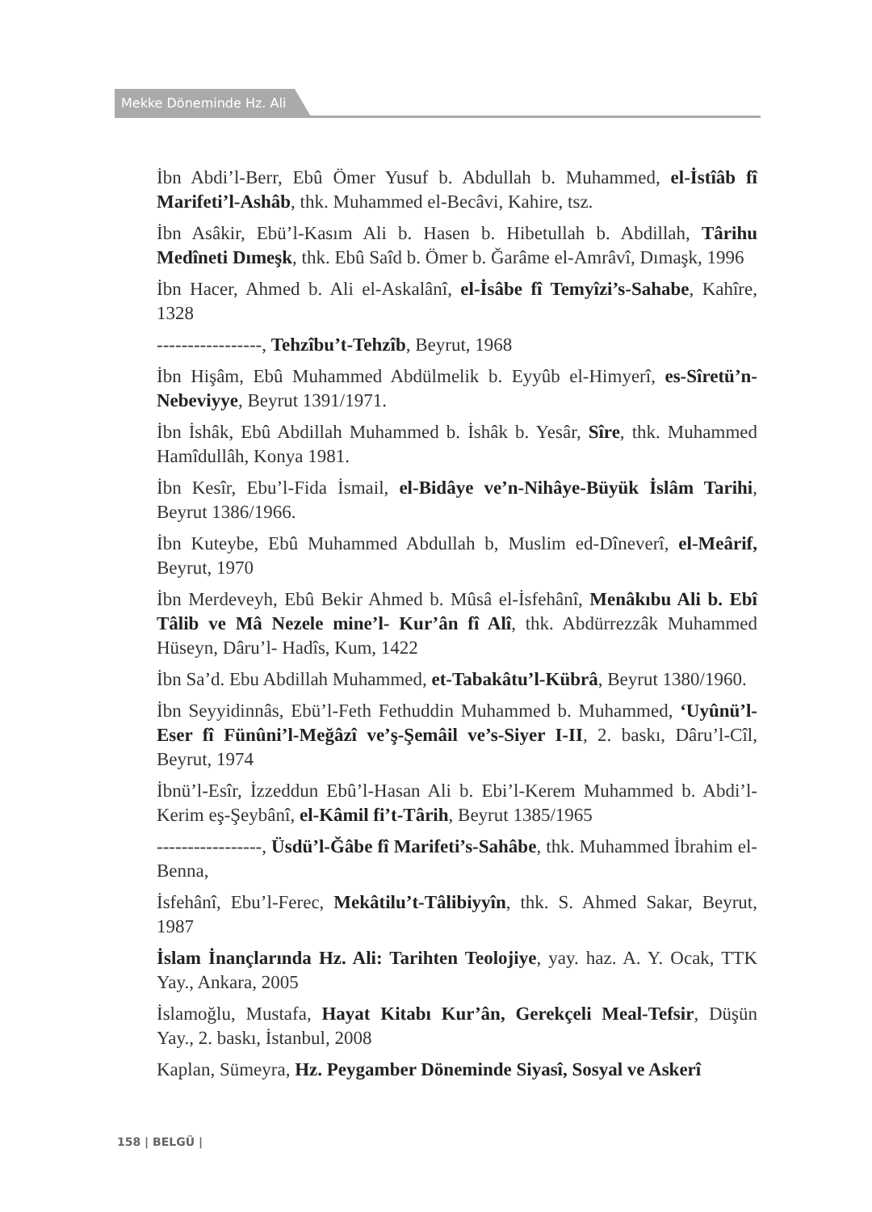Mekke Döneminde Hz. Ali
İbn Abdi’l-Berr, Ebû Ömer Yusuf b. Abdullah b. Muhammed, el-İstîâb fî Marifeti’l-Ashâb, thk. Muhammed el-Becâvi, Kahire, tsz.
İbn Asâkir, Ebü’l-Kasım Ali b. Hasen b. Hibetullah b. Abdillah, Târihu Medîneti Dımeşk, thk. Ebû Saîd b. Ömer b. Ğarâme el-Amrâvî, Dımaşk, 1996
İbn Hacer, Ahmed b. Ali el-Askalânî, el-İsâbe fî Temyîzi’s-Sahabe, Kahîre, 1328
-----------------, Tehzîbu’t-Tehzîb, Beyrut, 1968
İbn Hişâm, Ebû Muhammed Abdülmelik b. Eyyûb el-Himyerî, es-Sîretü’n-Nebeviyye, Beyrut 1391/1971.
İbn İshâk, Ebû Abdillah Muhammed b. İshâk b. Yesâr, Sîre, thk. Muhammed Hamîdullâh, Konya 1981.
İbn Kesîr, Ebu’l-Fida İsmail, el-Bidâye ve’n-Nihâye-Büyük İslâm Tarihi, Beyrut 1386/1966.
İbn Kuteybe, Ebû Muhammed Abdullah b, Muslim ed-Dîneverî, el-Meârif, Beyrut, 1970
İbn Merdeveyh, Ebû Bekir Ahmed b. Mûsâ el-İsfehânî, Menâkıbu Ali b. Ebî Tâlib ve Mâ Nezele mine’l- Kur’ân fî Alî, thk. Abdürrezzâk Muhammed Hüseyn, Dâru’l- Hadîs, Kum, 1422
İbn Sa’d. Ebu Abdillah Muhammed, et-Tabakâtu’l-Kübrâ, Beyrut 1380/1960.
İbn Seyyidinnâs, Ebü’l-Feth Fethuddin Muhammed b. Muhammed, ‘Uyûnü’l-Eser fî Fünûni’l-Meğâzî ve’ş-Şemâil ve’s-Siyer I-II, 2. baskı, Dâru’l-Cîl, Beyrut, 1974
İbnü’l-Esîr, İzzeddun Ebû’l-Hasan Ali b. Ebi’l-Kerem Muhammed b. Abdi’l-Kerim eş-Şeybânî, el-Kâmil fi’t-Târih, Beyrut 1385/1965
-----------------, Üsdü’l-Ğâbe fî Marifeti’s-Sahâbe, thk. Muhammed İbrahim el-Benna,
İsfehânî, Ebu’l-Ferec, Mekâtilu’t-Tâlibiyyîn, thk. S. Ahmed Sakar, Beyrut, 1987
İslam İnançlarında Hz. Ali: Tarihten Teolojiye, yay. haz. A. Y. Ocak, TTK Yay., Ankara, 2005
İslamoğlu, Mustafa, Hayat Kitabı Kur’ân, Gerekçeli Meal-Tefsir, Düşün Yay., 2. baskı, İstanbul, 2008
Kaplan, Sümeyra, Hz. Peygamber Döneminde Siyasî, Sosyal ve Askerî
158 | BELGÜ |